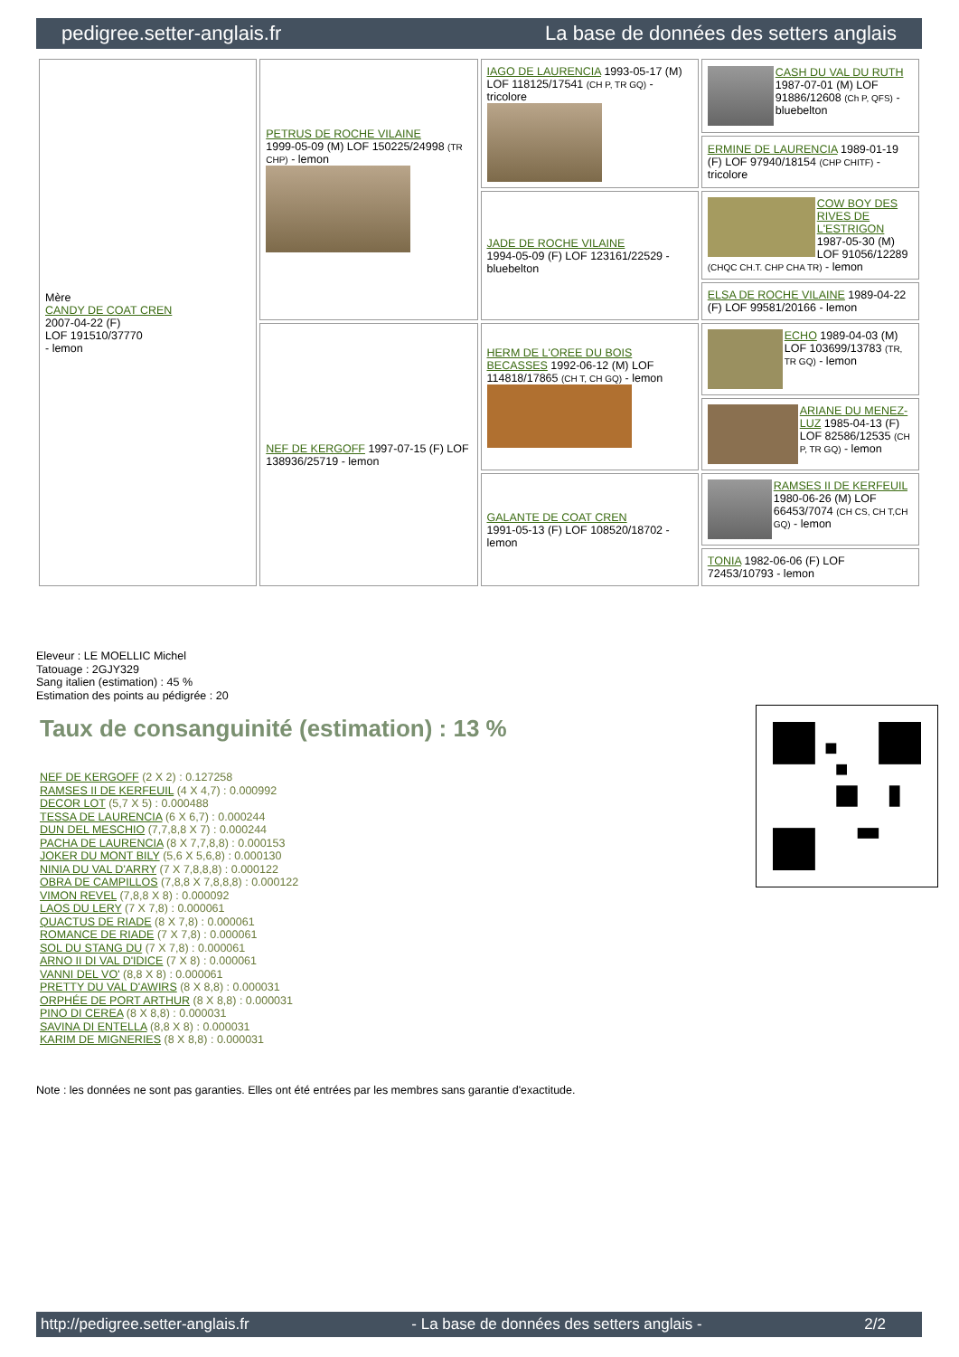pedigree.setter-anglais.fr La base de données des setters anglais
| Mère CANDY DE COAT CREN 2007-04-22 (F) LOF 191510/37770 - lemon | PETRUS DE ROCHE VILAINE 1999-05-09 (M) LOF 150225/24998 (TR CHP) - lemon | IAGO DE LAURENCIA 1993-05-17 (M) LOF 118125/17541 (CH P, TR GQ) - tricolore | CASH DU VAL DU RUTH 1987-07-01 (M) LOF 91886/12608 (Ch P, QFS) - bluebelton |
| | | | ERMINE DE LAURENCIA 1989-01-19 (F) LOF 97940/18154 (CHP CHITF) - tricolore |
| | | JADE DE ROCHE VILAINE 1994-05-09 (F) LOF 123161/22529 - bluebelton | COW BOY DES RIVES DE L'ESTRIGON 1987-05-30 (M) LOF 91056/12289 (CHQC CH.T. CHP CHA TR) - lemon |
| | | | ELSA DE ROCHE VILAINE 1989-04-22 (F) LOF 99581/20166 - lemon |
| | NEF DE KERGOFF 1997-07-15 (F) LOF 138936/25719 - lemon | HERM DE L'OREE DU BOIS BECASSES 1992-06-12 (M) LOF 114818/17865 (CH T, CH GQ) - lemon | ECHO 1989-04-03 (M) LOF 103699/13783 (TR, TR GQ) - lemon |
| | | | ARIANE DU MENEZ-LUZ 1985-04-13 (F) LOF 82586/12535 (CH P, TR GQ) - lemon |
| | | GALANTE DE COAT CREN 1991-05-13 (F) LOF 108520/18702 - lemon | RAMSES II DE KERFEUIL 1980-06-26 (M) LOF 66453/7074 (CH CS, CH T,CH GQ) - lemon |
| | | | TONIA 1982-06-06 (F) LOF 72453/10793 - lemon |
Eleveur : LE MOELLIC Michel
Tatouage : 2GJY329
Sang italien (estimation) : 45 %
Estimation des points au pédigrée : 20
Taux de consanguinité (estimation) : 13 %
NEF DE KERGOFF (2 X 2) : 0.127258
RAMSES II DE KERFEUIL (4 X 4,7) : 0.000992
DECOR LOT (5,7 X 5) : 0.000488
TESSA DE LAURENCIA (6 X 6,7) : 0.000244
DUN DEL MESCHIO (7,7,8,8 X 7) : 0.000244
PACHA DE LAURENCIA (8 X 7,7,8,8) : 0.000153
JOKER DU MONT BILY (5,6 X 5,6,8) : 0.000130
NINIA DU VAL D'ARRY (7 X 7,8,8,8) : 0.000122
OBRA DE CAMPILLOS (7,8,8 X 7,8,8,8) : 0.000122
VIMON REVEL (7,8,8 X 8) : 0.000092
LAOS DU LERY (7 X 7,8) : 0.000061
QUACTUS DE RIADE (8 X 7,8) : 0.000061
ROMANCE DE RIADE (7 X 7,8) : 0.000061
SOL DU STANG DU (7 X 7,8) : 0.000061
ARNO II DI VAL D'IDICE (7 X 8) : 0.000061
VANNI DEL VO' (8,8 X 8) : 0.000061
PRETTY DU VAL D'AWIRS (8 X 8,8) : 0.000031
ORPHÉE DE PORT ARTHUR (8 X 8,8) : 0.000031
PINO DI CEREA (8 X 8,8) : 0.000031
SAVINA DI ENTELLA (8,8 X 8) : 0.000031
KARIM DE MIGNERIES (8 X 8,8) : 0.000031
Note : les données ne sont pas garanties. Elles ont été entrées par les membres sans garantie d'exactitude.
http://pedigree.setter-anglais.fr - La base de données des setters anglais - 2/2